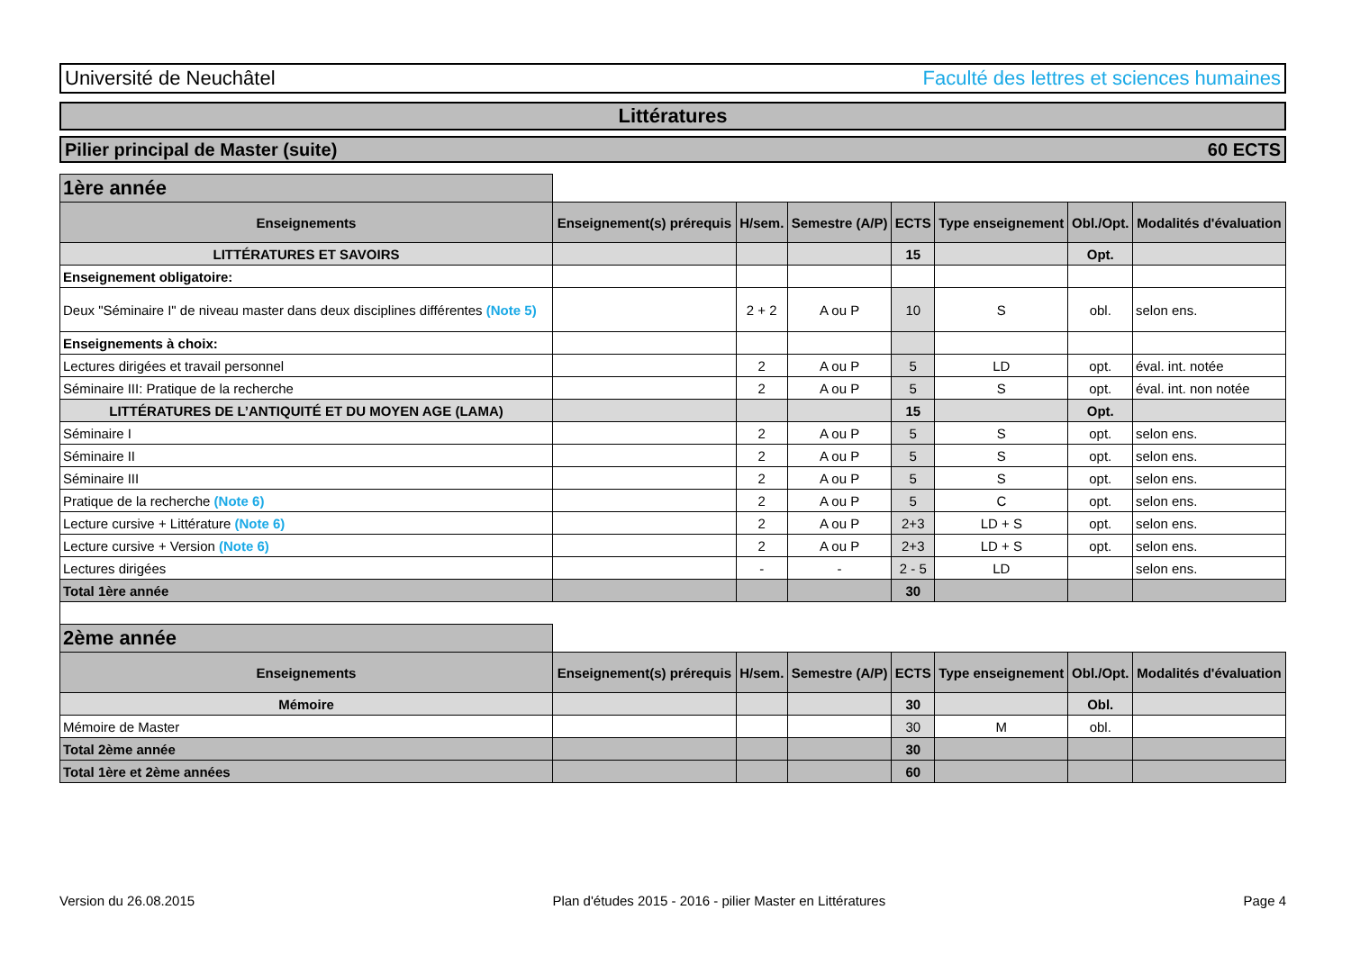Université de Neuchâtel Faculté des lettres et sciences humaines
Littératures
Pilier principal de Master (suite) 60 ECTS
| 1ère année | | | | | | | |
| Enseignements | Enseignement(s) prérequis | H/sem. | Semestre (A/P) | ECTS | Type enseignement | Obl./Opt. | Modalités d'évaluation |
| LITTÉRATURES ET SAVOIRS | | | | 15 | | Opt. | |
| Enseignement obligatoire: | | | | | | | |
| Deux "Séminaire I" de niveau master dans deux disciplines différentes (Note 5) | | 2 + 2 | A ou P | 10 | S | obl. | selon ens. |
| Enseignements à choix: | | | | | | | |
| Lectures dirigées et travail personnel | | 2 | A ou P | 5 | LD | opt. | éval. int. notée |
| Séminaire III: Pratique de la recherche | | 2 | A ou P | 5 | S | opt. | éval. int. non notée |
| LITTÉRATURES DE L’ANTIQUITÉ ET DU MOYEN AGE (LAMA) | | | | 15 | | Opt. | |
| Séminaire I | | 2 | A ou P | 5 | S | opt. | selon ens. |
| Séminaire II | | 2 | A ou P | 5 | S | opt. | selon ens. |
| Séminaire III | | 2 | A ou P | 5 | S | opt. | selon ens. |
| Pratique de la recherche (Note 6) | | 2 | A ou P | 5 | C | opt. | selon ens. |
| Lecture cursive + Littérature (Note 6) | | 2 | A ou P | 2+3 | LD + S | opt. | selon ens. |
| Lecture cursive + Version (Note 6) | | 2 | A ou P | 2+3 | LD + S | opt. | selon ens. |
| Lectures dirigées | | - | - | 2 - 5 | LD | | selon ens. |
| Total 1ère année | | | | 30 | | | |
| 2ème année | | | | | | | |
| Enseignements | Enseignement(s) prérequis | H/sem. | Semestre (A/P) | ECTS | Type enseignement | Obl./Opt. | Modalités d'évaluation |
| Mémoire | | | | 30 | | Obl. | |
| Mémoire de Master | | | | 30 | M | obl. | |
| Total 2ème année | | | | 30 | | | |
| Total 1ère et 2ème années | | | | 60 | | | |
Version du 26.08.2015 Plan d'études 2015 - 2016 - pilier Master en Littératures Page 4